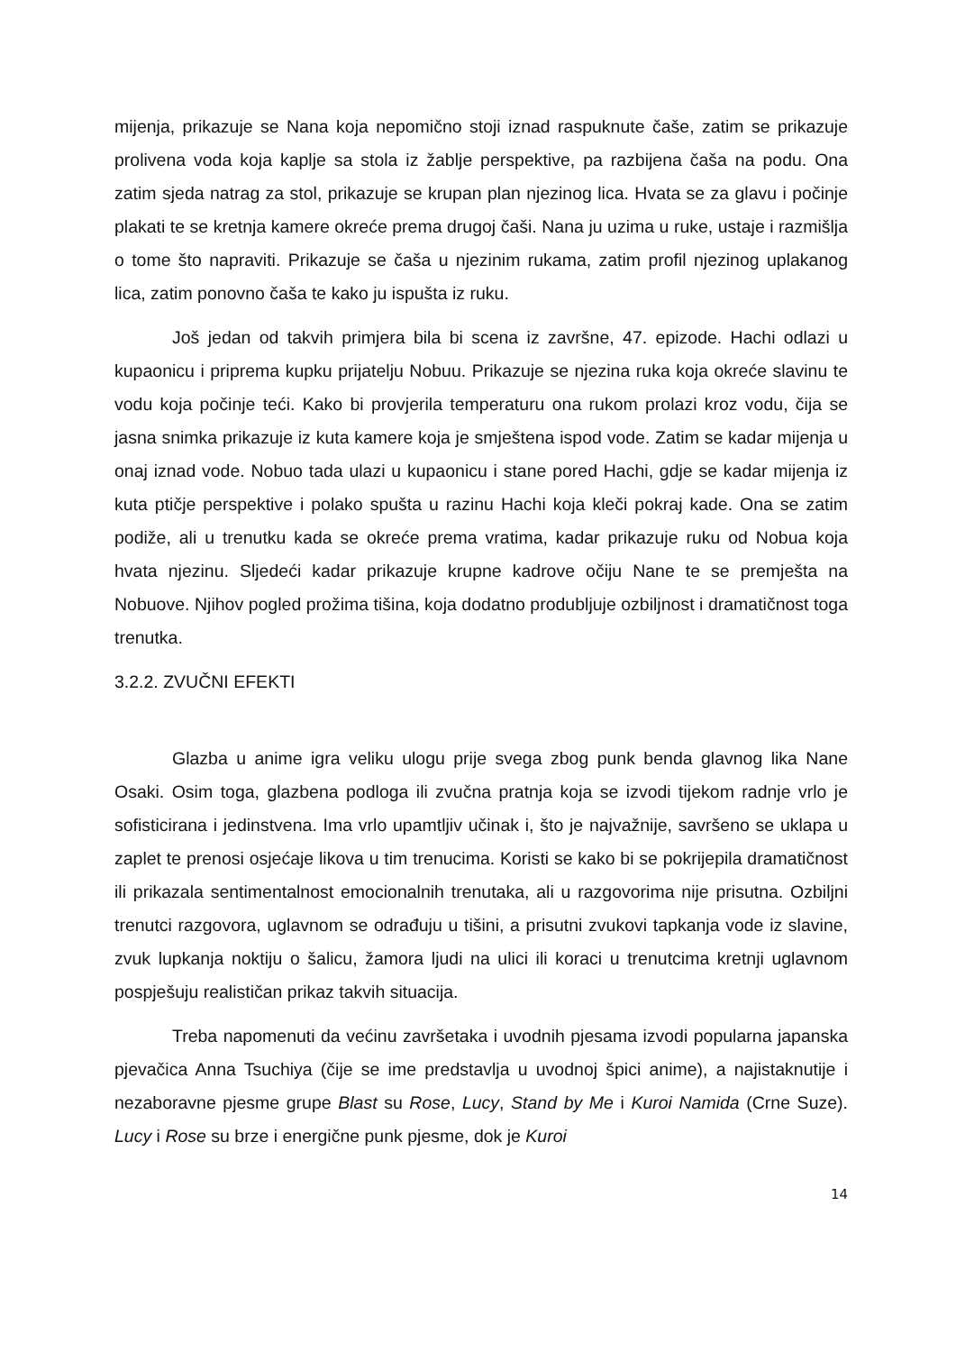mijenja, prikazuje se Nana koja nepomično stoji iznad raspuknute čaše, zatim se prikazuje prolivena voda koja kaplje sa stola iz žablje perspektive, pa razbijena čaša na podu. Ona zatim sjeda natrag za stol, prikazuje se krupan plan njezinog lica. Hvata se za glavu i počinje plakati te se kretnja kamere okreće prema drugoj čaši. Nana ju uzima u ruke, ustaje i razmišlja o tome što napraviti. Prikazuje se čaša u njezinim rukama, zatim profil njezinog uplakanog lica, zatim ponovno čaša te kako ju ispušta iz ruku.
Još jedan od takvih primjera bila bi scena iz završne, 47. epizode. Hachi odlazi u kupaonicu i priprema kupku prijatelju Nobuu. Prikazuje se njezina ruka koja okreće slavinu te vodu koja počinje teći. Kako bi provjerila temperaturu ona rukom prolazi kroz vodu, čija se jasna snimka prikazuje iz kuta kamere koja je smještena ispod vode. Zatim se kadar mijenja u onaj iznad vode. Nobuo tada ulazi u kupaonicu i stane pored Hachi, gdje se kadar mijenja iz kuta ptičje perspektive i polako spušta u razinu Hachi koja kleči pokraj kade. Ona se zatim podiže, ali u trenutku kada se okreće prema vratima, kadar prikazuje ruku od Nobua koja hvata njezinu. Sljedeći kadar prikazuje krupne kadrove očiju Nane te se premješta na Nobuove. Njihov pogled prožima tišina, koja dodatno produbljuje ozbiljnost i dramatičnost toga trenutka.
3.2.2. ZVUČNI EFEKTI
Glazba u anime igra veliku ulogu prije svega zbog punk benda glavnog lika Nane Osaki. Osim toga, glazbena podloga ili zvučna pratnja koja se izvodi tijekom radnje vrlo je sofisticirana i jedinstvena. Ima vrlo upamtljiv učinak i, što je najvažnije, savršeno se uklapa u zaplet te prenosi osjećaje likova u tim trenucima. Koristi se kako bi se pokrijepila dramatičnost ili prikazala sentimentalnost emocionalnih trenutaka, ali u razgovorima nije prisutna. Ozbiljni trenutci razgovora, uglavnom se odrađuju u tišini, a prisutni zvukovi tapkanja vode iz slavine, zvuk lupkanja noktiju o šalicu, žamora ljudi na ulici ili koraci u trenutcima kretnji uglavnom pospješuju realističan prikaz takvih situacija.
Treba napomenuti da većinu završetaka i uvodnih pjesama izvodi popularna japanska pjevačica Anna Tsuchiya (čije se ime predstavlja u uvodnoj špici anime), a najistaknutije i nezaboravne pjesme grupe Blast su Rose, Lucy, Stand by Me i Kuroi Namida (Crne Suze). Lucy i Rose su brze i energične punk pjesme, dok je Kuroi
14